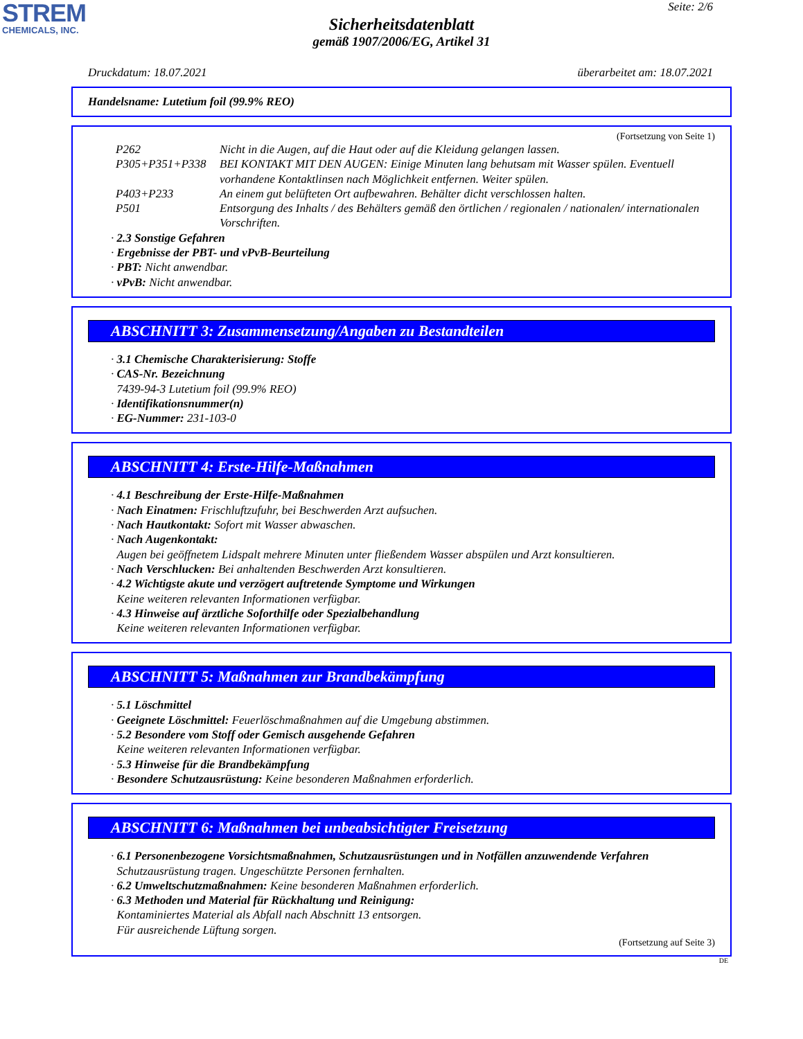STREM
CHEMICALS, INC.
Seite: 2/6
Sicherheitsdatenblatt
gemäß 1907/2006/EG, Artikel 31
Druckdatum: 18.07.2021 überarbeitet am: 18.07.2021
Handelsname: Lutetium foil (99.9% REO)
(Fortsetzung von Seite 1)
P262 Nicht in die Augen, auf die Haut oder auf die Kleidung gelangen lassen.
P305+P351+P338 BEI KONTAKT MIT DEN AUGEN: Einige Minuten lang behutsam mit Wasser spülen. Eventuell vorhandene Kontaktlinsen nach Möglichkeit entfernen. Weiter spülen.
P403+P233 An einem gut belüfteten Ort aufbewahren. Behälter dicht verschlossen halten.
P501 Entsorgung des Inhalts / des Behälters gemäß den örtlichen / regionalen / nationalen/ internationalen Vorschriften.
· 2.3 Sonstige Gefahren
· Ergebnisse der PBT- und vPvB-Beurteilung
· PBT: Nicht anwendbar.
· vPvB: Nicht anwendbar.
ABSCHNITT 3: Zusammensetzung/Angaben zu Bestandteilen
· 3.1 Chemische Charakterisierung: Stoffe
· CAS-Nr. Bezeichnung
7439-94-3 Lutetium foil (99.9% REO)
· Identifikationsnummer(n)
· EG-Nummer: 231-103-0
ABSCHNITT 4: Erste-Hilfe-Maßnahmen
· 4.1 Beschreibung der Erste-Hilfe-Maßnahmen
· Nach Einatmen: Frischluftzufuhr, bei Beschwerden Arzt aufsuchen.
· Nach Hautkontakt: Sofort mit Wasser abwaschen.
· Nach Augenkontakt:
Augen bei geöffnetem Lidspalt mehrere Minuten unter fließendem Wasser abspülen und Arzt konsultieren.
· Nach Verschlucken: Bei anhaltenden Beschwerden Arzt konsultieren.
· 4.2 Wichtigste akute und verzögert auftretende Symptome und Wirkungen
Keine weiteren relevanten Informationen verfügbar.
· 4.3 Hinweise auf ärztliche Soforthilfe oder Spezialbehandlung
Keine weiteren relevanten Informationen verfügbar.
ABSCHNITT 5: Maßnahmen zur Brandbekämpfung
· 5.1 Löschmittel
· Geeignete Löschmittel: Feuerlöschmaßnahmen auf die Umgebung abstimmen.
· 5.2 Besondere vom Stoff oder Gemisch ausgehende Gefahren
Keine weiteren relevanten Informationen verfügbar.
· 5.3 Hinweise für die Brandbekämpfung
· Besondere Schutzausrüstung: Keine besonderen Maßnahmen erforderlich.
ABSCHNITT 6: Maßnahmen bei unbeabsichtigter Freisetzung
· 6.1 Personenbezogene Vorsichtsmaßnahmen, Schutzausrüstungen und in Notfällen anzuwendende Verfahren
Schutzausrüstung tragen. Ungeschützte Personen fernhalten.
· 6.2 Umweltschutzmaßnahmen: Keine besonderen Maßnahmen erforderlich.
· 6.3 Methoden und Material für Rückhaltung und Reinigung:
Kontaminiertes Material als Abfall nach Abschnitt 13 entsorgen.
Für ausreichende Lüftung sorgen.
(Fortsetzung auf Seite 3)
DE